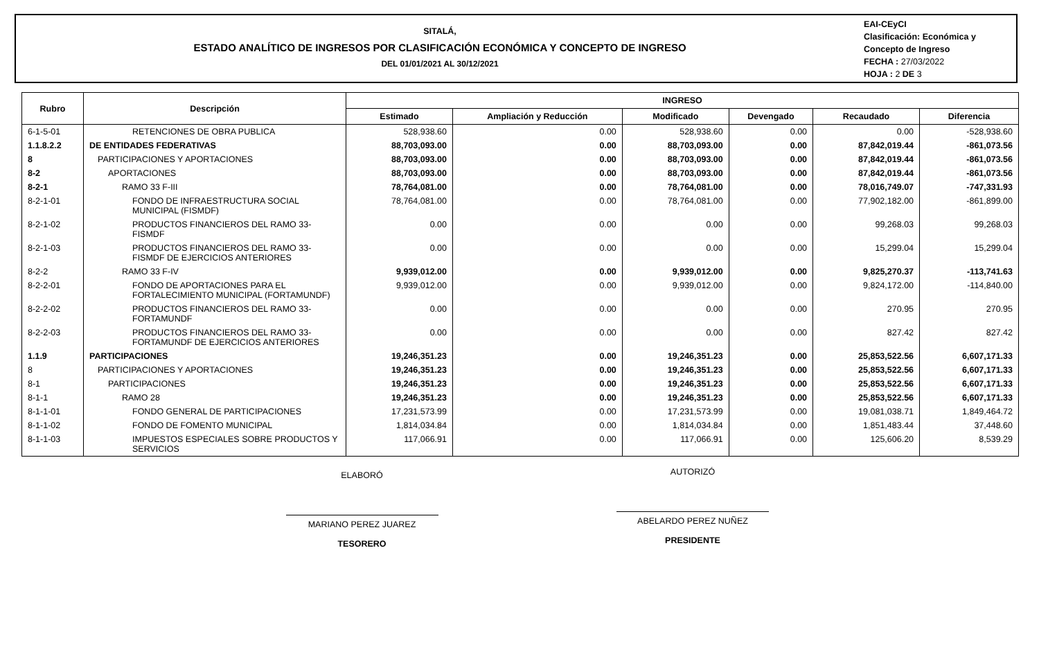SITALÁ,
ESTADO ANALÍTICO DE INGRESOS POR CLASIFICACIÓN ECONÓMICA Y CONCEPTO DE INGRESO
DEL 01/01/2021 AL 30/12/2021
EAI-CEyCI
Clasificación: Económica y
Concepto de Ingreso
FECHA : 27/03/2022
HOJA : 2 DE 3
| Rubro | Descripción | INGRESO | | | | | |
| --- | --- | --- | --- | --- | --- | --- | --- |
| | | Estimado | Ampliación y Reducción | Modificado | Devengado | Recaudado | Diferencia |
| 6-1-5-01 | RETENCIONES DE OBRA PUBLICA | 528,938.60 | 0.00 | 528,938.60 | 0.00 | 0.00 | -528,938.60 |
| 1.1.8.2.2 | DE ENTIDADES FEDERATIVAS | 88,703,093.00 | 0.00 | 88,703,093.00 | 0.00 | 87,842,019.44 | -861,073.56 |
| 8 | PARTICIPACIONES Y APORTACIONES | 88,703,093.00 | 0.00 | 88,703,093.00 | 0.00 | 87,842,019.44 | -861,073.56 |
| 8-2 | APORTACIONES | 88,703,093.00 | 0.00 | 88,703,093.00 | 0.00 | 87,842,019.44 | -861,073.56 |
| 8-2-1 | RAMO 33 F-III | 78,764,081.00 | 0.00 | 78,764,081.00 | 0.00 | 78,016,749.07 | -747,331.93 |
| 8-2-1-01 | FONDO DE INFRAESTRUCTURA SOCIAL MUNICIPAL (FISMDF) | 78,764,081.00 | 0.00 | 78,764,081.00 | 0.00 | 77,902,182.00 | -861,899.00 |
| 8-2-1-02 | PRODUCTOS FINANCIEROS DEL RAMO 33-FISMDF | 0.00 | 0.00 | 0.00 | 0.00 | 99,268.03 | 99,268.03 |
| 8-2-1-03 | PRODUCTOS FINANCIEROS DEL RAMO 33-FISMDF DE EJERCICIOS ANTERIORES | 0.00 | 0.00 | 0.00 | 0.00 | 15,299.04 | 15,299.04 |
| 8-2-2 | RAMO 33 F-IV | 9,939,012.00 | 0.00 | 9,939,012.00 | 0.00 | 9,825,270.37 | -113,741.63 |
| 8-2-2-01 | FONDO DE APORTACIONES PARA EL FORTALECIMIENTO MUNICIPAL (FORTAMUNDF) | 9,939,012.00 | 0.00 | 9,939,012.00 | 0.00 | 9,824,172.00 | -114,840.00 |
| 8-2-2-02 | PRODUCTOS FINANCIEROS DEL RAMO 33-FORTAMUNDF | 0.00 | 0.00 | 0.00 | 0.00 | 270.95 | 270.95 |
| 8-2-2-03 | PRODUCTOS FINANCIEROS DEL RAMO 33-FORTAMUNDF DE EJERCICIOS ANTERIORES | 0.00 | 0.00 | 0.00 | 0.00 | 827.42 | 827.42 |
| 1.1.9 | PARTICIPACIONES | 19,246,351.23 | 0.00 | 19,246,351.23 | 0.00 | 25,853,522.56 | 6,607,171.33 |
| 8 | PARTICIPACIONES Y APORTACIONES | 19,246,351.23 | 0.00 | 19,246,351.23 | 0.00 | 25,853,522.56 | 6,607,171.33 |
| 8-1 | PARTICIPACIONES | 19,246,351.23 | 0.00 | 19,246,351.23 | 0.00 | 25,853,522.56 | 6,607,171.33 |
| 8-1-1 | RAMO 28 | 19,246,351.23 | 0.00 | 19,246,351.23 | 0.00 | 25,853,522.56 | 6,607,171.33 |
| 8-1-1-01 | FONDO GENERAL DE PARTICIPACIONES | 17,231,573.99 | 0.00 | 17,231,573.99 | 0.00 | 19,081,038.71 | 1,849,464.72 |
| 8-1-1-02 | FONDO DE FOMENTO MUNICIPAL | 1,814,034.84 | 0.00 | 1,814,034.84 | 0.00 | 1,851,483.44 | 37,448.60 |
| 8-1-1-03 | IMPUESTOS ESPECIALES SOBRE PRODUCTOS Y SERVICIOS | 117,066.91 | 0.00 | 117,066.91 | 0.00 | 125,606.20 | 8,539.29 |
ELABORÓ
MARIANO PEREZ JUAREZ
TESORERO
AUTORIZÓ
ABELARDO PEREZ NUÑEZ
PRESIDENTE